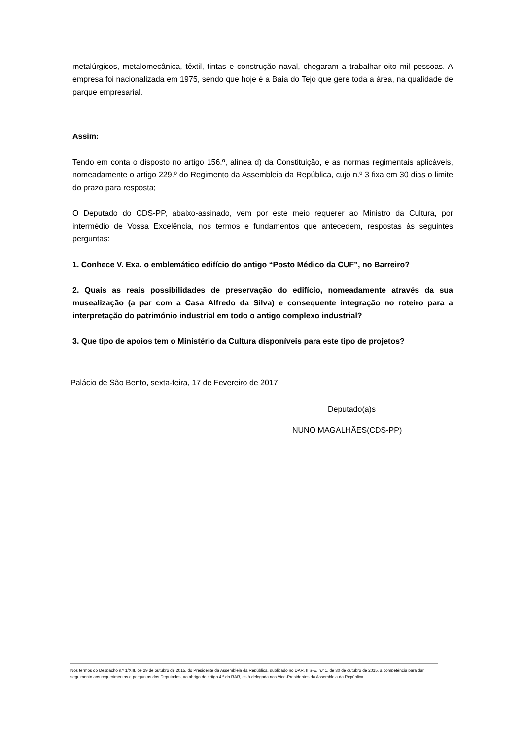metalúrgicos, metalomecânica, têxtil, tintas e construção naval, chegaram a trabalhar oito mil pessoas. A empresa foi nacionalizada em 1975, sendo que hoje é a Baía do Tejo que gere toda a área, na qualidade de parque empresarial.
Assim:
Tendo em conta o disposto no artigo 156.º, alínea d) da Constituição, e as normas regimentais aplicáveis, nomeadamente o artigo 229.º do Regimento da Assembleia da República, cujo n.º 3 fixa em 30 dias o limite do prazo para resposta;
O Deputado do CDS-PP, abaixo-assinado, vem por este meio requerer ao Ministro da Cultura, por intermédio de Vossa Excelência, nos termos e fundamentos que antecedem, respostas às seguintes perguntas:
1. Conhece V. Exa. o emblemático edifício do antigo “Posto Médico da CUF”, no Barreiro?
2. Quais as reais possibilidades de preservação do edifício, nomeadamente através da sua musealização (a par com a Casa Alfredo da Silva) e consequente integração no roteiro para a interpretação do património industrial em todo o antigo complexo industrial?
3. Que tipo de apoios tem o Ministério da Cultura disponíveis para este tipo de projetos?
Palácio de São Bento, sexta-feira, 17 de Fevereiro de 2017
Deputado(a)s
NUNO MAGALHÃES(CDS-PP)
Nos termos do Despacho n.º 1/XIII, de 29 de outubro de 2015, do Presidente da Assembleia da República, publicado no DAR, II S-E, n.º 1, de 30 de outubro de 2015, a competência para dar seguimento aos requerimentos e perguntas dos Deputados, ao abrigo do artigo 4.º do RAR, está delegada nos Vice-Presidentes da Assembleia da República.